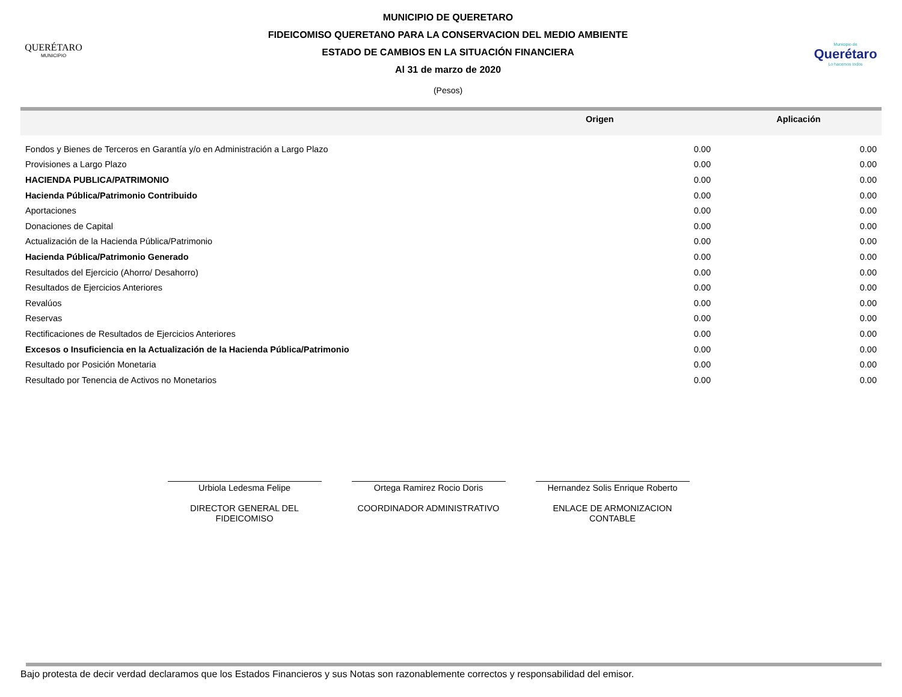QUERÉTARO
MUNICIPIO
MUNICIPIO DE QUERETARO
FIDEICOMISO QUERETANO PARA LA CONSERVACION DEL MEDIO AMBIENTE
ESTADO DE CAMBIOS EN LA SITUACIÓN FINANCIERA
Al 31 de marzo de 2020
(Pesos)
Municipio de
Querétaro
Lo hacemos todos
| | Origen | Aplicación |
| --- | --- | --- |
| Fondos y Bienes de Terceros en Garantía y/o en Administración a Largo Plazo | 0.00 | 0.00 |
| Provisiones a Largo Plazo | 0.00 | 0.00 |
| HACIENDA PUBLICA/PATRIMONIO | 0.00 | 0.00 |
| Hacienda Pública/Patrimonio Contribuido | 0.00 | 0.00 |
| Aportaciones | 0.00 | 0.00 |
| Donaciones de Capital | 0.00 | 0.00 |
| Actualización de la Hacienda Pública/Patrimonio | 0.00 | 0.00 |
| Hacienda Pública/Patrimonio Generado | 0.00 | 0.00 |
| Resultados del Ejercicio (Ahorro/ Desahorro) | 0.00 | 0.00 |
| Resultados de Ejercicios Anteriores | 0.00 | 0.00 |
| Revalúos | 0.00 | 0.00 |
| Reservas | 0.00 | 0.00 |
| Rectificaciones de Resultados de Ejercicios Anteriores | 0.00 | 0.00 |
| Excesos o Insuficiencia en la Actualización de la Hacienda Pública/Patrimonio | 0.00 | 0.00 |
| Resultado por Posición Monetaria | 0.00 | 0.00 |
| Resultado por Tenencia de Activos no Monetarios | 0.00 | 0.00 |
Urbiola Ledesma Felipe
DIRECTOR GENERAL DEL FIDEICOMISO
Ortega Ramirez Rocio Doris
COORDINADOR ADMINISTRATIVO
Hernandez Solis Enrique Roberto
ENLACE DE ARMONIZACION CONTABLE
Bajo protesta de decir verdad declaramos que los Estados Financieros y sus Notas son razonablemente correctos y responsabilidad del emisor.